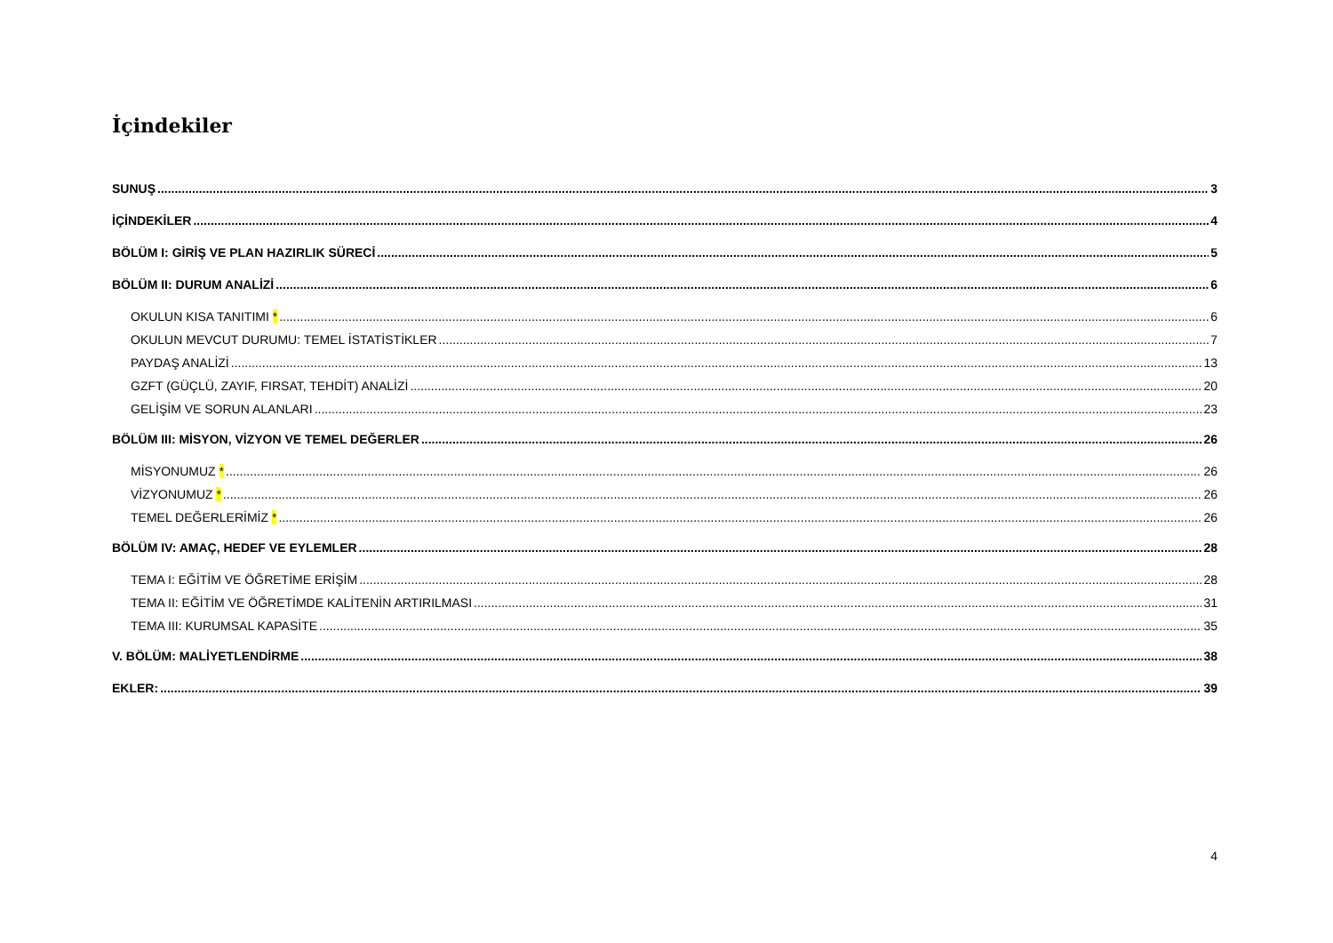İçindekiler
SUNUŞ 3
İÇİNDEKİLER 4
BÖLÜM I: GİRİŞ VE PLAN HAZIRLIK SÜRECİ 5
BÖLÜM II: DURUM ANALİZİ 6
OKULUN KISA TANITIMI * 6
OKULUN MEVCUT DURUMU: TEMEL İSTATİSTİKLER 7
PAYDAŞ ANALİZİ 13
GZFT (GÜÇLÜ, ZAYIF, FIRSAT, TEHDİT) ANALİZİ 20
GELİŞİM VE SORUN ALANLARI 23
BÖLÜM III: MİSYON, VİZYON VE TEMEL DEĞERLER 26
MİSYONUMUZ * 26
VİZYONUMUZ * 26
TEMEL DEĞERLERİMİZ * 26
BÖLÜM IV: AMAÇ, HEDEF VE EYLEMLER 28
TEMA I: EĞİTİM VE ÖĞRETİME ERİŞİM 28
TEMA II: EĞİTİM VE ÖĞRETİMDE KALİTENİN ARTIRILMASI 31
TEMA III: KURUMSAL KAPASİTE 35
V. BÖLÜM: MALİYETLENDİRME 38
EKLER: 39
4